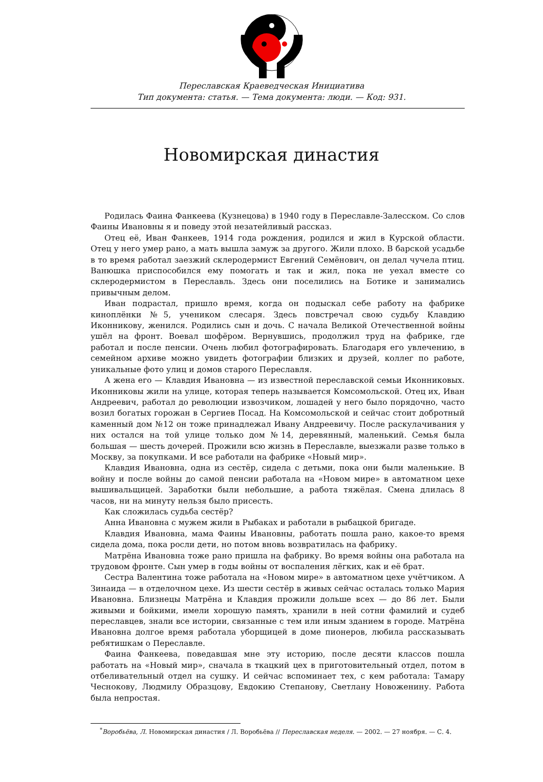Переславская Краеведческая Инициатива
Тип документа: статья. — Тема документа: люди. — Код: 931.
Новомирская династия
Родилась Фаина Фанкеева (Кузнецова) в 1940 году в Переславле-Залесском. Со слов Фаины Ивановны я и поведу этой незатейливый рассказ.
Отец её, Иван Фанкеев, 1914 года рождения, родился и жил в Курской области. Отец у него умер рано, а мать вышла замуж за другого. Жили плохо. В барской усадьбе в то время работал заезжий склеродермист Евгений Семёнович, он делал чучела птиц. Ванюшка приспособился ему помогать и так и жил, пока не уехал вместе со склеродермистом в Переславль. Здесь они поселились на Ботике и занимались привычным делом.
Иван подрастал, пришло время, когда он подыскал себе работу на фабрике киноплёнки №5, учеником слесаря. Здесь повстречал свою судьбу Клавдию Иконникову, женился. Родились сын и дочь. С начала Великой Отечественной войны ушёл на фронт. Воевал шофёром. Вернувшись, продолжил труд на фабрике, где работал и после пенсии. Очень любил фотографировать. Благодаря его увлечению, в семейном архиве можно увидеть фотографии близких и друзей, коллег по работе, уникальные фото улиц и домов старого Переславля.
А жена его — Клавдия Ивановна — из известной переславской семьи Иконниковых. Иконниковы жили на улице, которая теперь называется Комсомольской. Отец их, Иван Андреевич, работал до революции извозчиком, лошадей у него было порядочно, часто возил богатых горожан в Сергиев Посад. На Комсомольской и сейчас стоит добротный каменный дом №12 он тоже принадлежал Ивану Андреевичу. После раскулачивания у них остался на той улице только дом №14, деревянный, маленький. Семья была большая — шесть дочерей. Прожили всю жизнь в Переславле, выезжали разве только в Москву, за покупками. И все работали на фабрике «Новый мир».
Клавдия Ивановна, одна из сестёр, сидела с детьми, пока они были маленькие. В войну и после войны до самой пенсии работала на «Новом мире» в автоматном цехе вышивальщицей. Заработки были небольшие, а работа тяжёлая. Смена длилась 8 часов, ни на минуту нельзя было присесть.
Как сложилась судьба сестёр?
Анна Ивановна с мужем жили в Рыбаках и работали в рыбацкой бригаде.
Клавдия Ивановна, мама Фаины Ивановны, работать пошла рано, какое-то время сидела дома, пока росли дети, но потом вновь возвратилась на фабрику.
Матрёна Ивановна тоже рано пришла на фабрику. Во время войны она работала на трудовом фронте. Сын умер в годы войны от воспаления лёгких, как и её брат.
Сестра Валентина тоже работала на «Новом мире» в автоматном цехе учётчиком. А Зинаида — в отделочном цехе. Из шести сестёр в живых сейчас осталась только Мария Ивановна. Близнецы Матрёна и Клавдия прожили дольше всех — до 86 лет. Были живыми и бойкими, имели хорошую память, хранили в ней сотни фамилий и судеб переславцев, знали все истории, связанные с тем или иным зданием в городе. Матрёна Ивановна долгое время работала уборщицей в доме пионеров, любила рассказывать ребятишкам о Переславле.
Фаина Фанкеева, поведавшая мне эту историю, после десяти классов пошла работать на «Новый мир», сначала в ткацкий цех в приготовительный отдел, потом в отбеливательный отдел на сушку. И сейчас вспоминает тех, с кем работала: Тамару Чеснокову, Людмилу Образцову, Евдокию Степанову, Светлану Новоженину. Работа была непростая.
<sup>*</sup> Воробьёва, Л. Новомирская династия / Л. Воробьёва // Переславская неделя. — 2002. — 27 ноября. — С. 4.